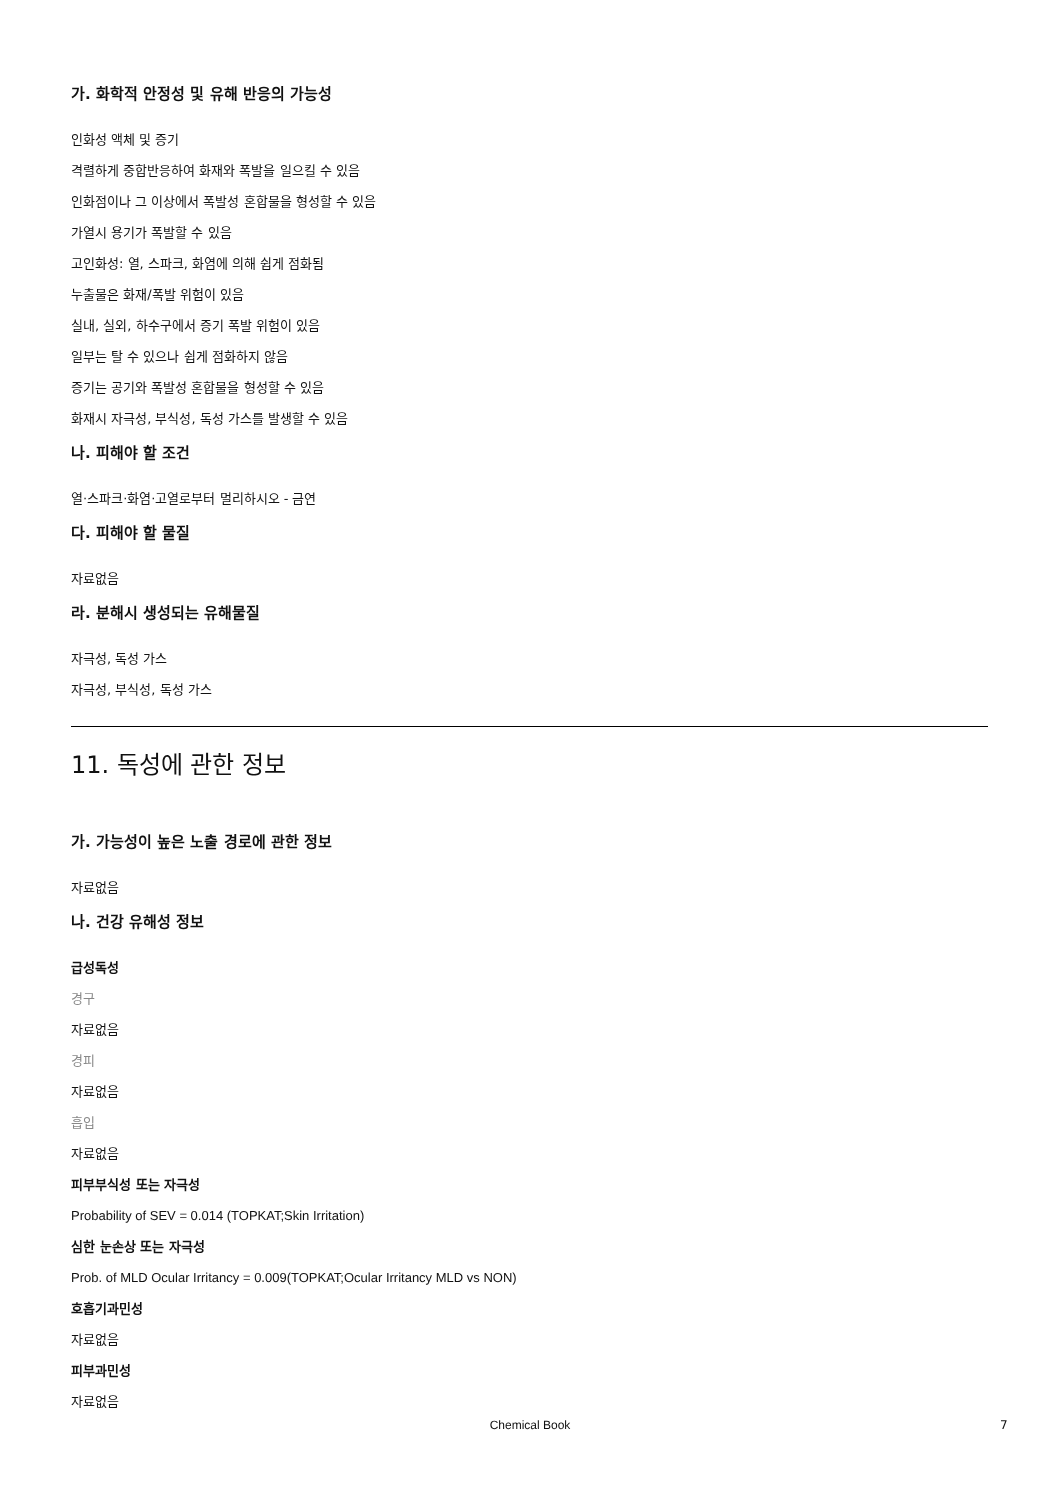가. 화학적 안정성 및 유해 반응의 가능성
인화성 액체 및 증기
격렬하게 중합반응하여 화재와 폭발을 일으킬 수 있음
인화점이나 그 이상에서 폭발성 혼합물을 형성할 수 있음
가열시 용기가 폭발할 수 있음
고인화성: 열, 스파크, 화염에 의해 쉽게 점화됨
누출물은 화재/폭발 위험이 있음
실내, 실외, 하수구에서 증기 폭발 위험이 있음
일부는 탈 수 있으나 쉽게 점화하지 않음
증기는 공기와 폭발성 혼합물을 형성할 수 있음
화재시 자극성, 부식성, 독성 가스를 발생할 수 있음
나. 피해야 할 조건
열·스파크·화염·고열로부터 멀리하시오 - 금연
다. 피해야 할 물질
자료없음
라. 분해시 생성되는 유해물질
자극성, 독성 가스
자극성, 부식성, 독성 가스
11. 독성에 관한 정보
가. 가능성이 높은 노출 경로에 관한 정보
자료없음
나. 건강 유해성 정보
급성독성
경구
자료없음
경피
자료없음
흡입
자료없음
피부부식성 또는 자극성
Probability of SEV = 0.014 (TOPKAT;Skin Irritation)
심한 눈손상 또는 자극성
Prob. of MLD Ocular Irritancy = 0.009(TOPKAT;Ocular Irritancy MLD vs NON)
호흡기과민성
자료없음
피부과민성
자료없음
Chemical Book 7